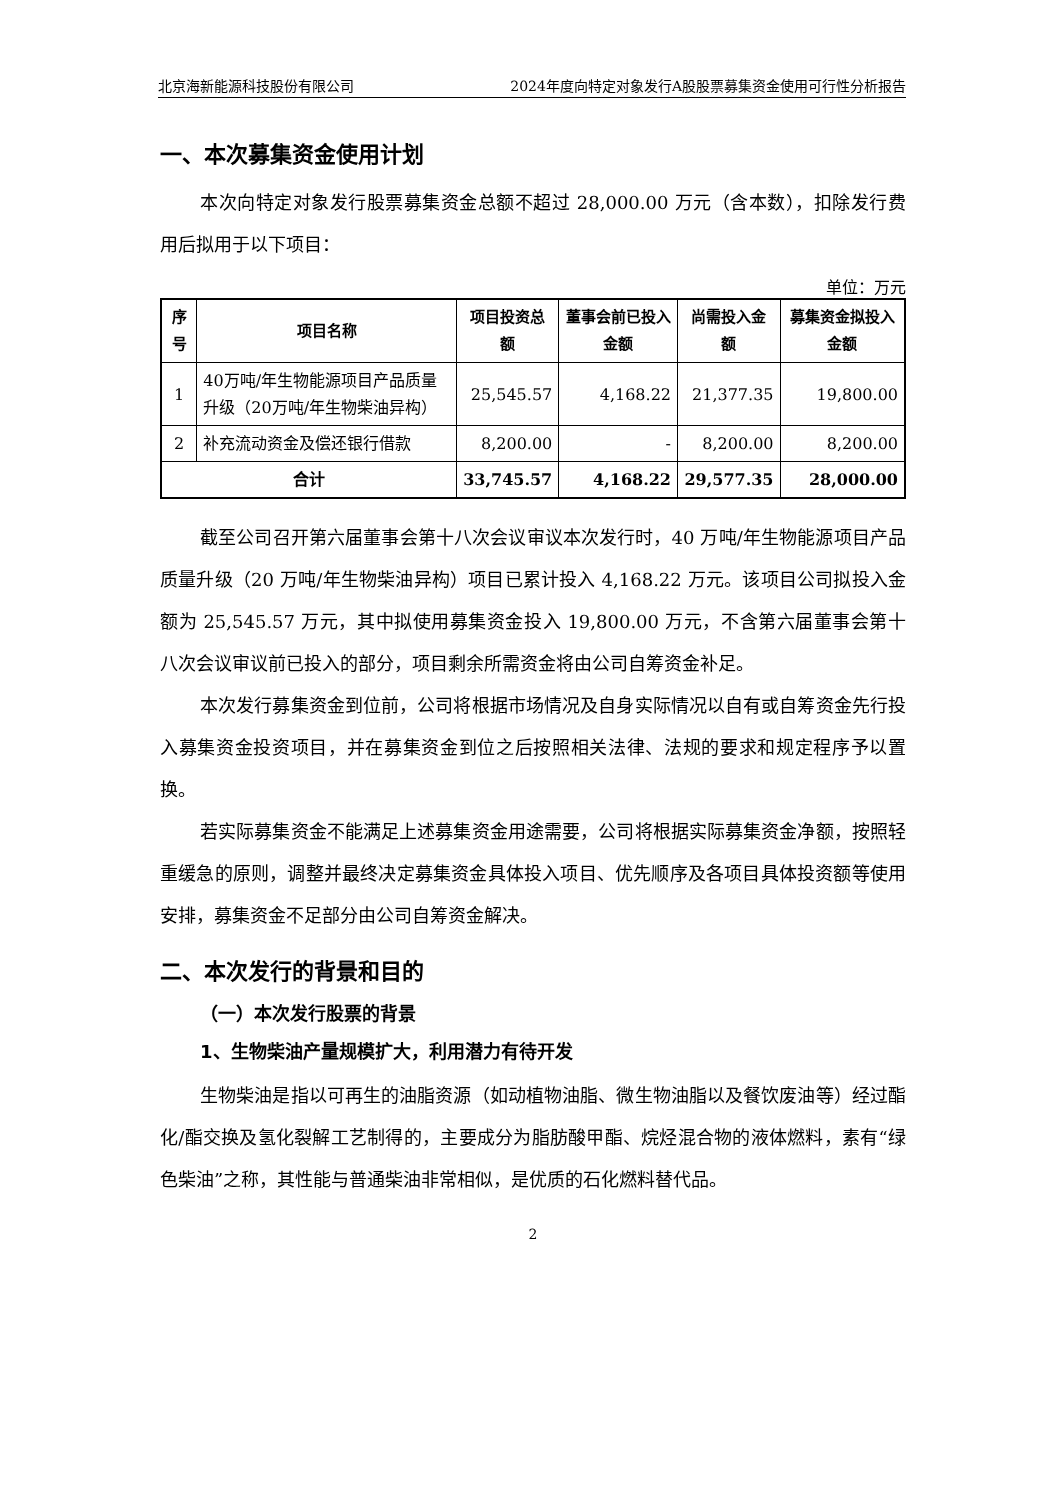北京海新能源科技股份有限公司 2024年度向特定对象发行A股股票募集资金使用可行性分析报告
一、本次募集资金使用计划
本次向特定对象发行股票募集资金总额不超过 28,000.00 万元（含本数），扣除发行费用后拟用于以下项目：
单位：万元
| 序号 | 项目名称 | 项目投资总额 | 董事会前已投入金额 | 尚需投入金额 | 募集资金拟投入金额 |
| --- | --- | --- | --- | --- | --- |
| 1 | 40万吨/年生物能源项目产品质量升级（20万吨/年生物柴油异构） | 25,545.57 | 4,168.22 | 21,377.35 | 19,800.00 |
| 2 | 补充流动资金及偿还银行借款 | 8,200.00 | - | 8,200.00 | 8,200.00 |
| 合计 | | 33,745.57 | 4,168.22 | 29,577.35 | 28,000.00 |
截至公司召开第六届董事会第十八次会议审议本次发行时，40 万吨/年生物能源项目产品质量升级（20 万吨/年生物柴油异构）项目已累计投入 4,168.22 万元。该项目公司拟投入金额为 25,545.57 万元，其中拟使用募集资金投入 19,800.00 万元，不含第六届董事会第十八次会议审议前已投入的部分，项目剩余所需资金将由公司自筹资金补足。
本次发行募集资金到位前，公司将根据市场情况及自身实际情况以自有或自筹资金先行投入募集资金投资项目，并在募集资金到位之后按照相关法律、法规的要求和规定程序予以置换。
若实际募集资金不能满足上述募集资金用途需要，公司将根据实际募集资金净额，按照轻重缓急的原则，调整并最终决定募集资金具体投入项目、优先顺序及各项目具体投资额等使用安排，募集资金不足部分由公司自筹资金解决。
二、本次发行的背景和目的
（一）本次发行股票的背景
1、生物柴油产量规模扩大，利用潜力有待开发
生物柴油是指以可再生的油脂资源（如动植物油脂、微生物油脂以及餐饮废油等）经过酯化/酯交换及氢化裂解工艺制得的，主要成分为脂肪酸甲酯、烷烃混合物的液体燃料，素有“绿色柴油”之称，其性能与普通柴油非常相似，是优质的石化燃料替代品。
2